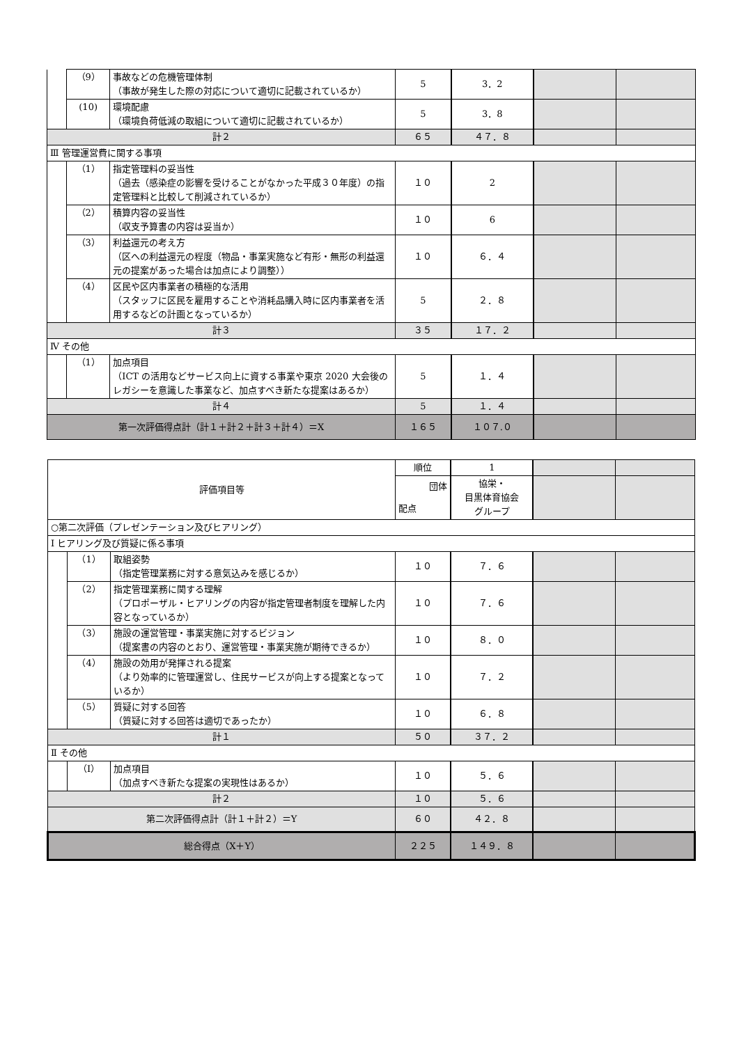| | （9） | 事故などの危機管理体制 （事故が発生した際の対応について適切に記載されているか） | 5 | 3．2 | | |
| | (10) | 環境配慮 （環境負荷低減の取組について適切に記載されているか） | 5 | 3．8 | | |
| 計２ | | | ６５ | ４７．８ | | |
| Ⅲ 管理運営費に関する事項 | | | | | | |
| | （1） | 指定管理料の妥当性 （過去（感染症の影響を受けることがなかった平成３０年度）の指定管理料と比較して削減されているか） | １０ | 2 | | |
| | （2） | 積算内容の妥当性 （収支予算書の内容は妥当か） | １０ | 6 | | |
| | （3） | 利益還元の考え方 （区への利益還元の程度（物品・事業実施など有形・無形の利益還元の提案があった場合は加点により調整）） | １０ | ６．４ | | |
| | （4） | 区民や区内事業者の積極的な活用 （スタッフに区民を雇用することや消耗品購入時に区内事業者を活用するなどの計画となっているか） | 5 | ２．８ | | |
| 計３ | | | ３５ | １７．２ | | |
| Ⅳ その他 | | | | | | |
| | （1） | 加点項目 （ICT の活用などサービス向上に資する事業や東京 2020 大会後のレガシーを意識した事業など、加点すべき新たな提案はあるか） | 5 | １．４ | | |
| 計４ | | | 5 | １．４ | | |
| 第一次評価得点計（計１＋計２＋計３＋計４）＝X | | | １６５ | １０７.０ | | |
| 評価項目等 | | | 順位 | 1 | | |
| | | | 団体 配点 | 協栄・ 目黒体育協会 グループ | | |
| ○第二次評価（プレゼンテーション及びヒアリング） | | | | | | |
| Ⅰ ヒアリング及び質疑に係る事項 | | | | | | |
| | （1） | 取組姿勢 （指定管理業務に対する意気込みを感じるか） | １０ | ７．６ | | |
| | （2） | 指定管理業務に関する理解 （プロポーザル・ヒアリングの内容が指定管理者制度を理解した内容となっているか） | １０ | ７．６ | | |
| | （3） | 施設の運営管理・事業実施に対するビジョン （提案書の内容のとおり、運営管理・事業実施が期待できるか） | １０ | ８．０ | | |
| | （4） | 施設の効用が発揮される提案 （より効率的に管理運営し、住民サービスが向上する提案となっているか） | １０ | ７．２ | | |
| | （5） | 質疑に対する回答 （質疑に対する回答は適切であったか） | １０ | ６．８ | | |
| 計１ | | | ５０ | ３７．２ | | |
| Ⅱ その他 | | | | | | |
| | （I） | 加点項目 （加点すべき新たな提案の実現性はあるか） | １０ | ５．６ | | |
| 計２ | | | １０ | ５．６ | | |
| 第二次評価得点計（計１＋計２）＝Y | | | ６０ | ４２．８ | | |
| 総合得点（X＋Y） | | | ２２５ | １４９．８ | | |